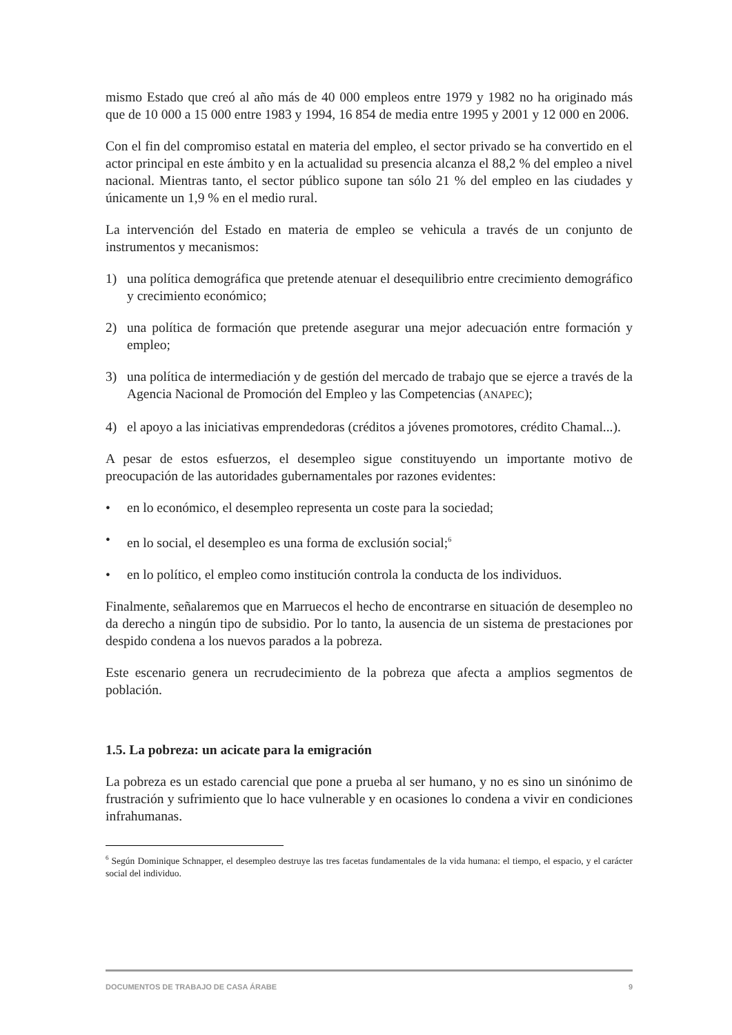mismo Estado que creó al año más de 40 000 empleos entre 1979 y 1982 no ha originado más que de 10 000 a 15 000 entre 1983 y 1994, 16 854 de media entre 1995 y 2001 y 12 000 en 2006.
Con el fin del compromiso estatal en materia del empleo, el sector privado se ha convertido en el actor principal en este ámbito y en la actualidad su presencia alcanza el 88,2 % del empleo a nivel nacional. Mientras tanto, el sector público supone tan sólo 21 % del empleo en las ciudades y únicamente un 1,9 % en el medio rural.
La intervención del Estado en materia de empleo se vehicula a través de un conjunto de instrumentos y mecanismos:
1) una política demográfica que pretende atenuar el desequilibrio entre crecimiento demográfico y crecimiento económico;
2) una política de formación que pretende asegurar una mejor adecuación entre formación y empleo;
3) una política de intermediación y de gestión del mercado de trabajo que se ejerce a través de la Agencia Nacional de Promoción del Empleo y las Competencias (ANAPEC);
4) el apoyo a las iniciativas emprendedoras (créditos a jóvenes promotores, crédito Chamal...).
A pesar de estos esfuerzos, el desempleo sigue constituyendo un importante motivo de preocupación de las autoridades gubernamentales por razones evidentes:
• en lo económico, el desempleo representa un coste para la sociedad;
• en lo social, el desempleo es una forma de exclusión social;<sup>6</sup>
• en lo político, el empleo como institución controla la conducta de los individuos.
Finalmente, señalaremos que en Marruecos el hecho de encontrarse en situación de desempleo no da derecho a ningún tipo de subsidio. Por lo tanto, la ausencia de un sistema de prestaciones por despido condena a los nuevos parados a la pobreza.
Este escenario genera un recrudecimiento de la pobreza que afecta a amplios segmentos de población.
1.5. La pobreza: un acicate para la emigración
La pobreza es un estado carencial que pone a prueba al ser humano, y no es sino un sinónimo de frustración y sufrimiento que lo hace vulnerable y en ocasiones lo condena a vivir en condiciones infrahumanas.
<sup>6</sup> Según Dominique Schnapper, el desempleo destruye las tres facetas fundamentales de la vida humana: el tiempo, el espacio, y el carácter social del individuo.
DOCUMENTOS DE TRABAJO DE CASA ÁRABE 9